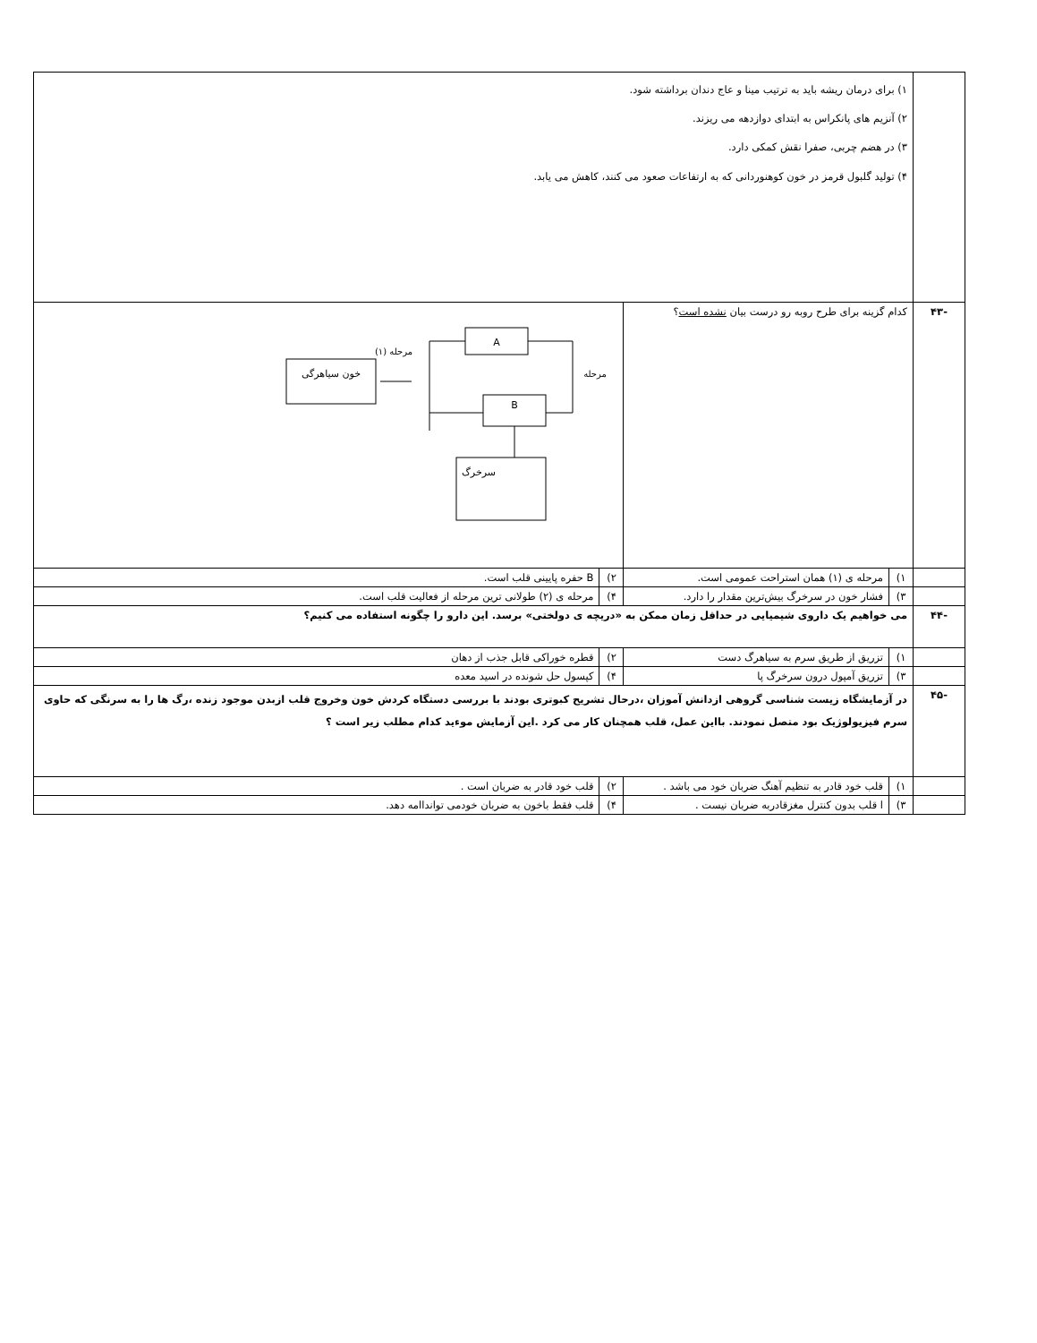| | ۱) برای درمان ریشه باید به ترتیب مینا و عاج دندان برداشته شود. ۲) آنزیم های پانکراس به ابتدای دوازدهه می ریزند. ۳) در هضم چربی، صفرا نقش کمکی دارد. ۴) تولید گلبول قرمز در خون کوهنوردانی که به ارتفاعات صعود می کنند، کاهش می یابد. | | | |
| -۴۳ | کدام گزینه برای طرح روبه رو درست بیان نشده است ؟ | | خون سیاهرگی مرحله (۱) A B مرحله سرخرگ | |
| | ۱) | مرحله ی (۱) همان استراحت عمومی است. | ۲) | B حفره پایینی قلب است. |
| | ۳) | فشار خون در سرخرگ بیش‌ترین مقدار را دارد. | ۴) | مرحله ی (۲) طولانی ترین مرحله از فعالیت قلب است. |
| -۴۴ | می خواهیم یک داروی شیمیایی در حداقل زمان ممکن به «دریچه ی دولختی» برسد. این دارو را چگونه استفاده می کنیم؟ | | | |
| | ۱) | تزریق از طریق سرم به سیاهرگ دست | ۲) | قطره خوراکی قابل جذب از دهان |
| | ۳) | تزریق آمپول درون سرخرگ پا | ۴) | کپسول حل شونده در اسید معده |
| -۴۵ | در آزمایشگاه زیست شناسی گروهی ازدانش آموزان ،درحال تشریح کبوتری بودند با بررسی دستگاه کردش خون وخروج قلب ازبدن موجود زنده ،رگ ها را به سرنگی که حاوی سرم فیزیولوژیک بود متصل نمودند. بااین عمل، قلب همچنان کار می کرد .این آزمایش موءید کدام مطلب زیر است ؟ | | | |
| | ۱) | قلب خود قادر به تنظیم آهنگ ضربان خود می باشد . | ۲) | قلب خود قادر به ضربان است . |
| | ۳) | ا قلب بدون کنترل مغزقادربه ضربان نیست . | ۴) | قلب فقط باخون به ضربان خودمی توانداامه دهد. |